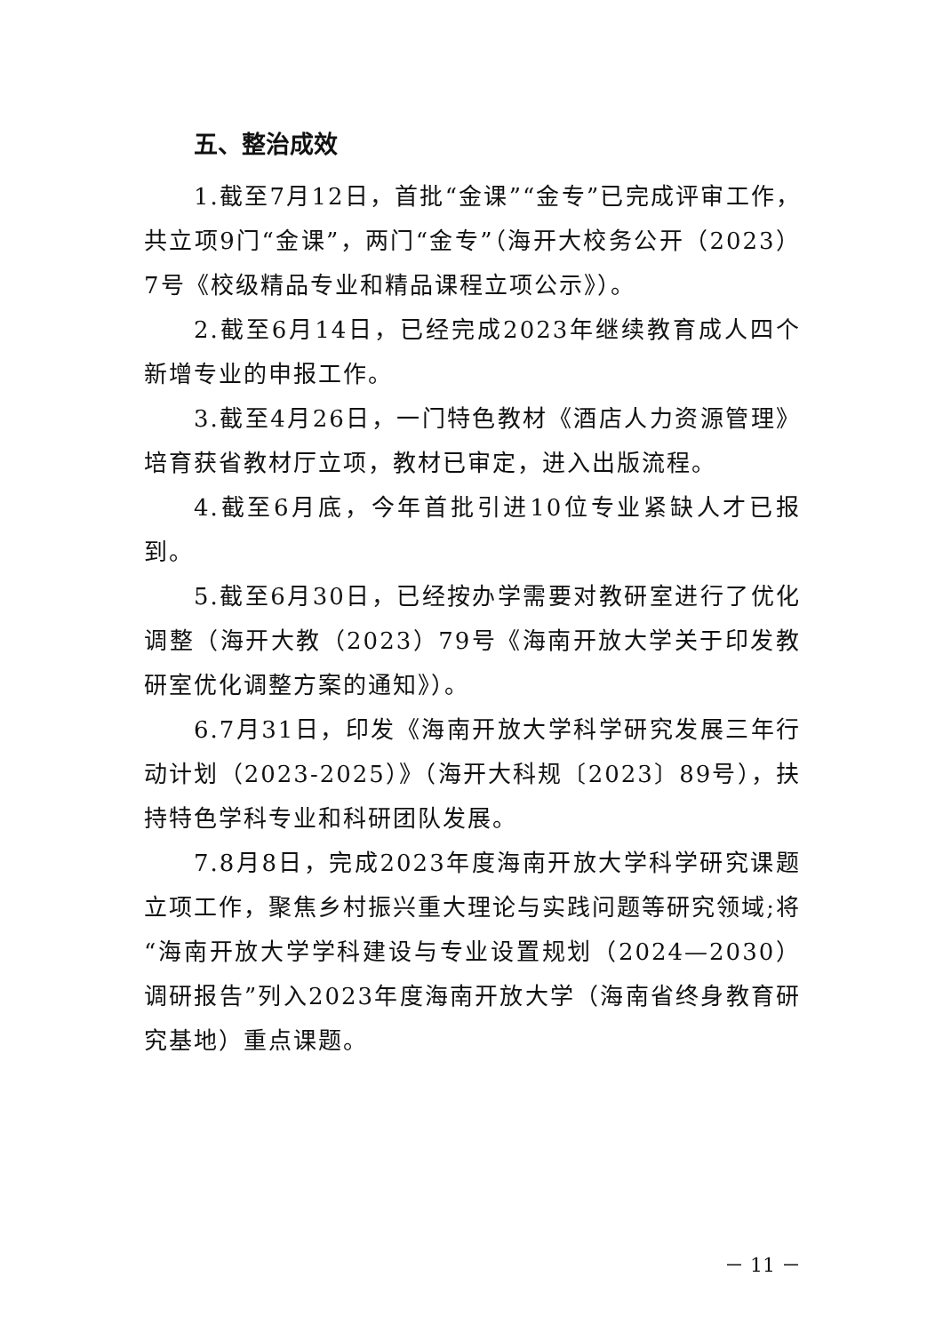五、整治成效
1.截至7月12日，首批“金课”“金专”已完成评审工作，共立项9门“金课”，两门“金专”（海开大校务公开（2023）7号《校级精品专业和精品课程立项公示》）。
2.截至6月14日，已经完成2023年继续教育成人四个新增专业的申报工作。
3.截至4月26日，一门特色教材《酒店人力资源管理》培育获省教材厅立项，教材已审定，进入出版流程。
4.截至6月底，今年首批引进10位专业紧缺人才已报到。
5.截至6月30日，已经按办学需要对教研室进行了优化调整（海开大教（2023）79号《海南开放大学关于印发教研室优化调整方案的通知》）。
6.7月31日，印发《海南开放大学科学研究发展三年行动计划（2023-2025）》（海开大科规〔2023〕89号），扶持特色学科专业和科研团队发展。
7.8月8日，完成2023年度海南开放大学科学研究课题立项工作，聚焦乡村振兴重大理论与实践问题等研究领域;将“海南开放大学学科建设与专业设置规划（2024—2030）调研报告”列入2023年度海南开放大学（海南省终身教育研究基地）重点课题。
－ 11 －